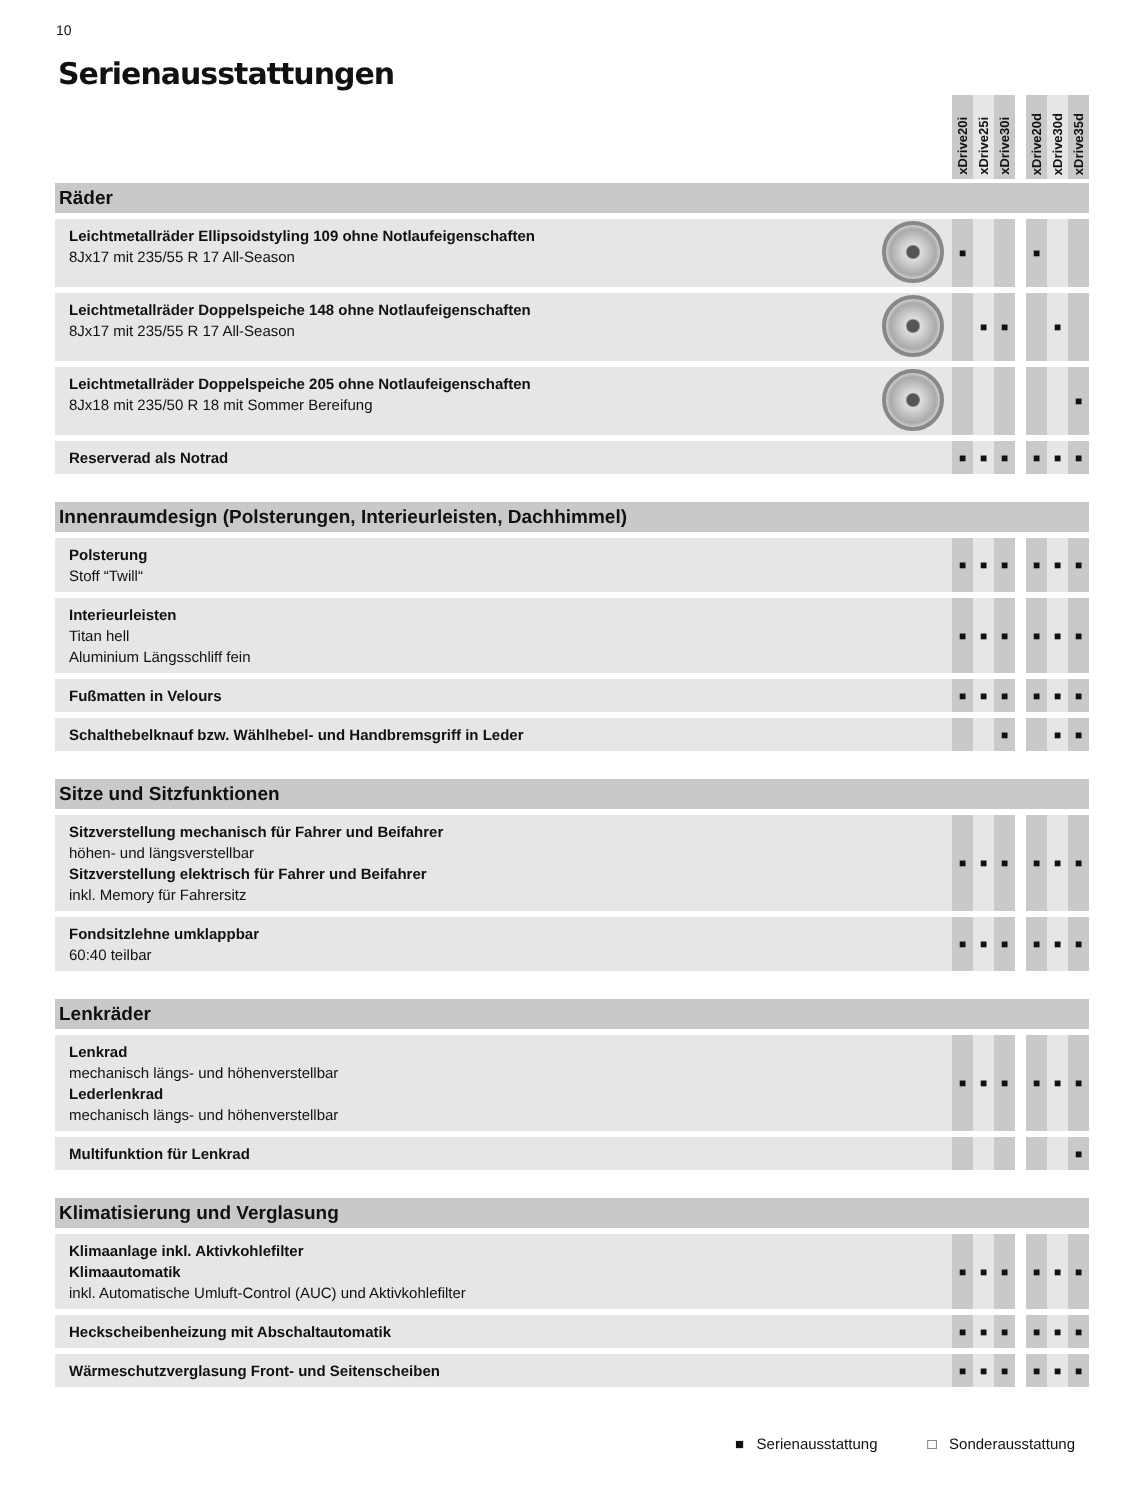10
Serienausstattungen
| | | xDrive20i | xDrive25i | xDrive30i | | xDrive20d | xDrive30d | xDrive35d |
| --- | --- | --- | --- | --- | --- | --- | --- | --- |
| Räder | | | | | | | | |
| Leichtmetallräder Ellipsoidstyling 109 ohne Notlaufeigenschaften 8Jx17 mit 235/55 R 17 All-Season | | ■ | | | | ■ | | |
| Leichtmetallräder Doppelspeiche 148 ohne Notlaufeigenschaften 8Jx17 mit 235/55 R 17 All-Season | | | ■ | ■ | | | ■ | |
| Leichtmetallräder Doppelspeiche 205 ohne Notlaufeigenschaften 8Jx18 mit 235/50 R 18 mit Sommer Bereifung | | | | | | | | ■ |
| Reserverad als Notrad | | ■ | ■ | ■ | | ■ | ■ | ■ |
| Innenraumdesign (Polsterungen, Interieurleisten, Dachhimmel) | | | | | | | | |
| Polsterung Stoff “Twill“ | | ■ | ■ | ■ | | ■ | ■ | ■ |
| Interieurleisten Titan hell Aluminium Längsschliff fein | | ■ | ■ | ■ | | ■ | ■ | ■ |
| Fußmatten in Velours | | ■ | ■ | ■ | | ■ | ■ | ■ |
| Schalthebelknauf bzw. Wählhebel- und Handbremsgriff in Leder | | | | ■ | | | ■ | ■ |
| Sitze und Sitzfunktionen | | | | | | | | |
| Sitzverstellung mechanisch für Fahrer und Beifahrer höhen- und längsverstellbar Sitzverstellung elektrisch für Fahrer und Beifahrer inkl. Memory für Fahrersitz | | ■ | ■ | ■ | | ■ | ■ | ■ |
| Fondsitzlehne umklappbar 60:40 teilbar | | ■ | ■ | ■ | | ■ | ■ | ■ |
| Lenkräder | | | | | | | | |
| Lenkrad mechanisch längs- und höhenverstellbar Lederlenkrad mechanisch längs- und höhenverstellbar | | ■ | ■ | ■ | | ■ | ■ | ■ |
| Multifunktion für Lenkrad | | | | | | | | ■ |
| Klimatisierung und Verglasung | | | | | | | | |
| Klimaanlage inkl. Aktivkohlefilter Klimaautomatik inkl. Automatische Umluft-Control (AUC) und Aktivkohlefilter | | ■ | ■ | ■ | | ■ | ■ | ■ |
| Heckscheibenheizung mit Abschaltautomatik | | ■ | ■ | ■ | | ■ | ■ | ■ |
| Wärmeschutzverglasung Front- und Seitenscheiben | | ■ | ■ | ■ | | ■ | ■ | ■ |
■ Serienausstattung □ Sonderausstattung